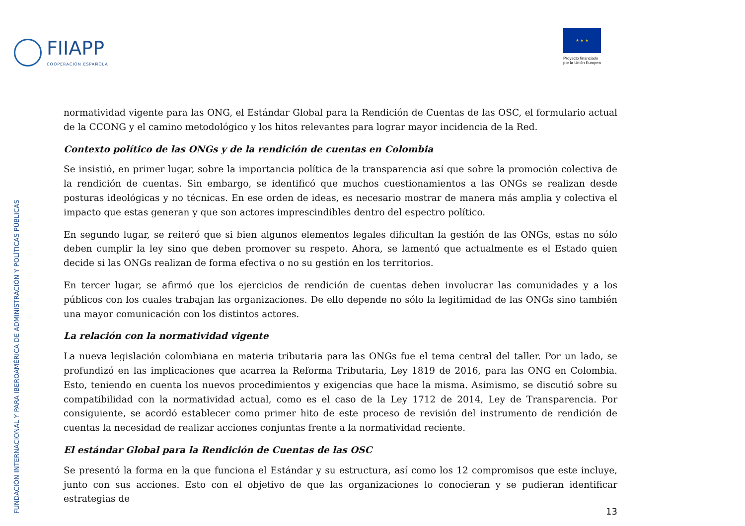FIIAPP
COOPERACIÓN ESPAÑOLA
★ ★ ★
Proyecto financiado
por la Unión Europea
FUNDACIÓN INTERNACIONAL Y PARA IBEROAMÉRICA DE ADMINISTRACIÓN Y POLÍTICAS PÚBLICAS
normatividad vigente para las ONG, el Estándar Global para la Rendición de Cuentas de las OSC, el formulario actual de la CCONG y el camino metodológico y los hitos relevantes para lograr mayor incidencia de la Red.
Contexto político de las ONGs y de la rendición de cuentas en Colombia
Se insistió, en primer lugar, sobre la importancia política de la transparencia así que sobre la promoción colectiva de la rendición de cuentas. Sin embargo, se identificó que muchos cuestionamientos a las ONGs se realizan desde posturas ideológicas y no técnicas. En ese orden de ideas, es necesario mostrar de manera más amplia y colectiva el impacto que estas generan y que son actores imprescindibles dentro del espectro político.
En segundo lugar, se reiteró que si bien algunos elementos legales dificultan la gestión de las ONGs, estas no sólo deben cumplir la ley sino que deben promover su respeto. Ahora, se lamentó que actualmente es el Estado quien decide si las ONGs realizan de forma efectiva o no su gestión en los territorios.
En tercer lugar, se afirmó que los ejercicios de rendición de cuentas deben involucrar las comunidades y a los públicos con los cuales trabajan las organizaciones. De ello depende no sólo la legitimidad de las ONGs sino también una mayor comunicación con los distintos actores.
La relación con la normatividad vigente
La nueva legislación colombiana en materia tributaria para las ONGs fue el tema central del taller. Por un lado, se profundizó en las implicaciones que acarrea la Reforma Tributaria, Ley 1819 de 2016, para las ONG en Colombia. Esto, teniendo en cuenta los nuevos procedimientos y exigencias que hace la misma. Asimismo, se discutió sobre su compatibilidad con la normatividad actual, como es el caso de la Ley 1712 de 2014, Ley de Transparencia. Por consiguiente, se acordó establecer como primer hito de este proceso de revisión del instrumento de rendición de cuentas la necesidad de realizar acciones conjuntas frente a la normatividad reciente.
El estándar Global para la Rendición de Cuentas de las OSC
Se presentó la forma en la que funciona el Estándar y su estructura, así como los 12 compromisos que este incluye, junto con sus acciones. Esto con el objetivo de que las organizaciones lo conocieran y se pudieran identificar estrategias de
13